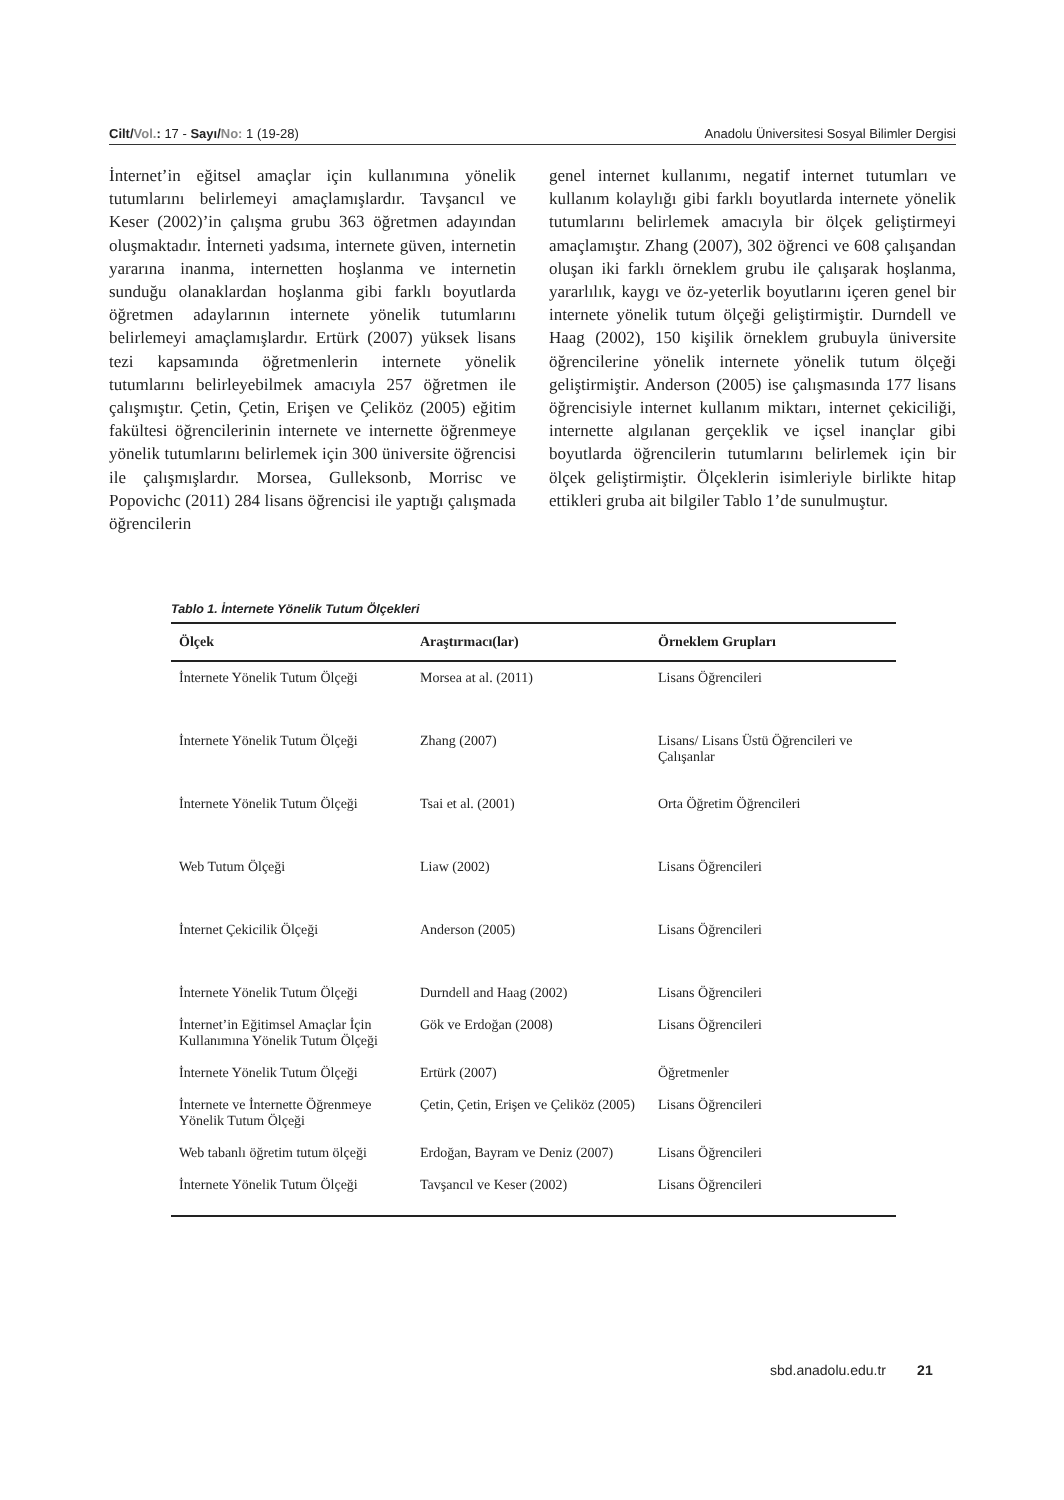Cilt/Vol.: 17 - Sayı/No: 1 (19-28) Anadolu Üniversitesi Sosyal Bilimler Dergisi
İnternet’in eğitsel amaçlar için kullanımına yönelik tutumlarını belirlemeyi amaçlamışlardır. Tavşancıl ve Keser (2002)’in çalışma grubu 363 öğretmen adayından oluşmaktadır. İnterneti yadsıma, internete güven, internetin yararına inanma, internetten hoşlanma ve internetin sunduğu olanaklardan hoşlanma gibi farklı boyutlarda öğretmen adaylarının internete yönelik tutumlarını belirlemeyi amaçlamışlardır. Ertürk (2007) yüksek lisans tezi kapsamında öğretmenlerin internete yönelik tutumlarını belirleyebilmek amacıyla 257 öğretmen ile çalışmıştır. Çetin, Çetin, Erişen ve Çeliköz (2005) eğitim fakültesi öğrencilerinin internete ve internette öğrenmeye yönelik tutumlarını belirlemek için 300 üniversite öğrencisi ile çalışmışlardır. Morsea, Gulleksonb, Morrisc ve Popovichc (2011) 284 lisans öğrencisi ile yaptığı çalışmada öğrencilerin
genel internet kullanımı, negatif internet tutumları ve kullanım kolaylığı gibi farklı boyutlarda internete yönelik tutumlarını belirlemek amacıyla bir ölçek geliştirmeyi amaçlamıştır. Zhang (2007), 302 öğrenci ve 608 çalışandan oluşan iki farklı örneklem grubu ile çalışarak hoşlanma, yararlılık, kaygı ve öz-yeterlik boyutlarını içeren genel bir internete yönelik tutum ölçeği geliştirmiştir. Durndell ve Haag (2002), 150 kişilik örneklem grubuyla üniversite öğrencilerine yönelik internete yönelik tutum ölçeği geliştirmiştir. Anderson (2005) ise çalışmasında 177 lisans öğrencisiyle internet kullanım miktarı, internet çekiciliği, internette algılanan gerçeklik ve içsel inançlar gibi boyutlarda öğrencilerin tutumlarını belirlemek için bir ölçek geliştirmiştir. Ölçeklerin isimleriyle birlikte hitap ettikleri gruba ait bilgiler Tablo 1’de sunulmuştur.
Tablo 1. İnternete Yönelik Tutum Ölçekleri
| Ölçek | Araştırmacı(lar) | Örneklem Grupları |
| --- | --- | --- |
| İnternete Yönelik Tutum Ölçeği | Morsea at al. (2011) | Lisans Öğrencileri |
| İnternete Yönelik Tutum Ölçeği | Zhang (2007) | Lisans/ Lisans Üstü Öğrencileri ve Çalışanlar |
| İnternete Yönelik Tutum Ölçeği | Tsai et al. (2001) | Orta Öğretim Öğrencileri |
| Web Tutum Ölçeği | Liaw (2002) | Lisans Öğrencileri |
| İnternet Çekicilik Ölçeği | Anderson (2005) | Lisans Öğrencileri |
| İnternete Yönelik Tutum Ölçeği | Durndell and Haag (2002) | Lisans Öğrencileri |
| İnternet’in Eğitimsel Amaçlar İçin Kullanımına Yönelik Tutum Ölçeği | Gök ve Erdoğan (2008) | Lisans Öğrencileri |
| İnternete Yönelik Tutum Ölçeği | Ertürk (2007) | Öğretmenler |
| İnternete ve İnternette Öğrenmeye Yönelik Tutum Ölçeği | Çetin, Çetin, Erişen ve Çeliköz (2005) | Lisans Öğrencileri |
| Web tabanlı öğretim tutum ölçeği | Erdoğan, Bayram ve Deniz (2007) | Lisans Öğrencileri |
| İnternete Yönelik Tutum Ölçeği | Tavşancıl ve Keser (2002) | Lisans Öğrencileri |
sbd.anadolu.edu.tr 21